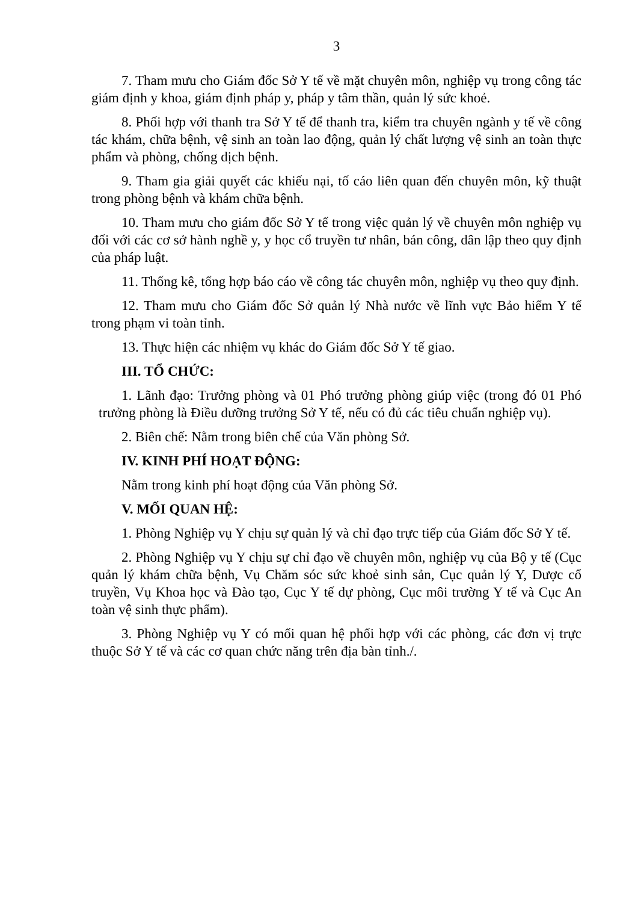3
7. Tham mưu cho Giám đốc Sở Y tế về mặt chuyên môn, nghiệp vụ trong công tác giám định y khoa, giám định pháp y, pháp y tâm thần, quản lý sức khoẻ.
8. Phối hợp với thanh tra Sở Y tế để thanh tra, kiểm tra chuyên ngành y tế về công tác khám, chữa bệnh, vệ sinh an toàn lao động, quản lý chất lượng vệ sinh an toàn thực phẩm và phòng, chống dịch bệnh.
9. Tham gia giải quyết các khiếu nại, tố cáo liên quan đến chuyên môn, kỹ thuật trong phòng bệnh và khám chữa bệnh.
10. Tham mưu cho giám đốc Sở Y tế trong việc quản lý về chuyên môn nghiệp vụ đối với các cơ sở hành nghề y, y học cổ truyền tư nhân, bán công, dân lập theo quy định của pháp luật.
11. Thống kê, tổng hợp báo cáo về công tác chuyên môn, nghiệp vụ theo quy định.
12. Tham mưu cho Giám đốc Sở quản lý Nhà nước về lĩnh vực Bảo hiểm Y tế trong phạm vi toàn tỉnh.
13. Thực hiện các nhiệm vụ khác do Giám đốc Sở Y tế giao.
III. TỔ CHỨC:
1. Lãnh đạo: Trưởng phòng và 01 Phó trưởng phòng giúp việc (trong đó 01 Phó trưởng phòng là Điều dưỡng trưởng Sở Y tế, nếu có đủ các tiêu chuẩn nghiệp vụ).
2. Biên chế: Nằm trong biên chế của Văn phòng Sở.
IV. KINH PHÍ HOẠT ĐỘNG:
Nằm trong kinh phí hoạt động của Văn phòng Sở.
V. MỐI QUAN HỆ:
1. Phòng Nghiệp vụ Y chịu sự quản lý và chỉ đạo trực tiếp của Giám đốc Sở Y tế.
2. Phòng Nghiệp vụ Y chịu sự chỉ đạo về chuyên môn, nghiệp vụ của Bộ y tế (Cục quản lý khám chữa bệnh, Vụ Chăm sóc sức khoẻ sinh sản, Cục quản lý Y, Dược cổ truyền, Vụ Khoa học và Đào tạo, Cục Y tế dự phòng, Cục môi trường Y tế và Cục An toàn vệ sinh thực phẩm).
3. Phòng Nghiệp vụ Y có mối quan hệ phối hợp với các phòng, các đơn vị trực thuộc Sở Y tế và các cơ quan chức năng trên địa bàn tỉnh./.